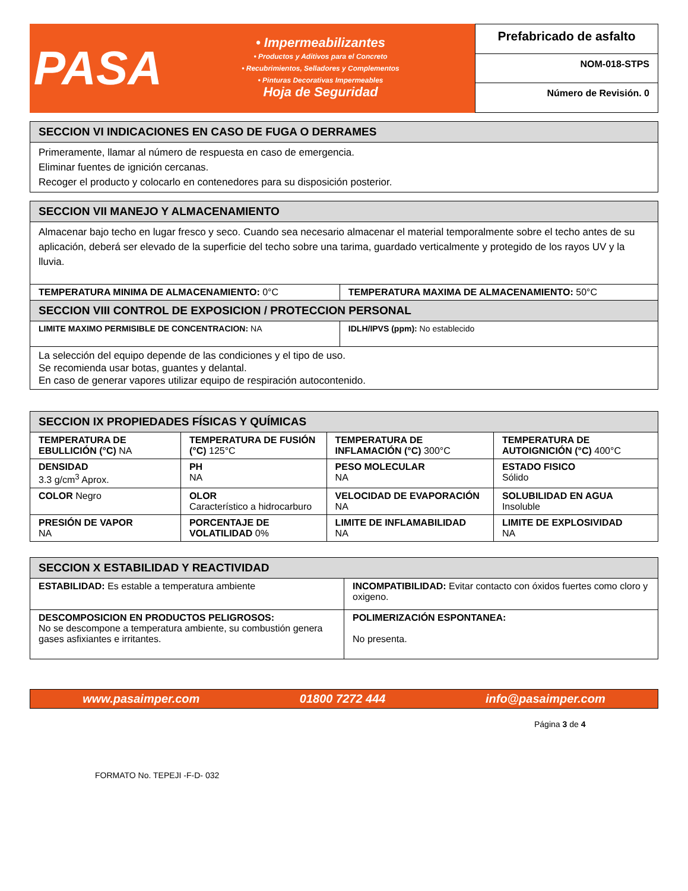PASA
• Impermeabilizantes
• Productos y Aditivos para el Concreto
• Recubrimientos, Selladores y Complementos
• Pinturas Decorativas Impermeables
Hoja de Seguridad
Prefabricado de asfalto
NOM-018-STPS
Número de Revisión. 0
| SECCION VI INDICACIONES EN CASO DE FUGA O DERRAMES |
| --- |
| Primeramente, llamar al número de respuesta en caso de emergencia. Eliminar fuentes de ignición cercanas. Recoger el producto y colocarlo en contenedores para su disposición posterior. |
| SECCION VII MANEJO Y ALMACENAMIENTO | |
| --- | --- |
| Almacenar bajo techo en lugar fresco y seco. Cuando sea necesario almacenar el material temporalmente sobre el techo antes de su aplicación, deberá ser elevado de la superficie del techo sobre una tarima, guardado verticalmente y protegido de los rayos UV y la lluvia. | |
| TEMPERATURA MINIMA DE ALMACENAMIENTO: 0°C | TEMPERATURA MAXIMA DE ALMACENAMIENTO: 50°C |
| SECCION VIII CONTROL DE EXPOSICION / PROTECCION PERSONAL | |
| LIMITE MAXIMO PERMISIBLE DE CONCENTRACION: NA | IDLH/IPVS (ppm): No establecido |
| La selección del equipo depende de las condiciones y el tipo de uso. Se recomienda usar botas, guantes y delantal. En caso de generar vapores utilizar equipo de respiración autocontenido. | |
| SECCION IX PROPIEDADES FÍSICAS Y QUÍMICAS | | | |
| --- | --- | --- | --- |
| TEMPERATURA DE EBULLICIÓN (°C) NA | TEMPERATURA DE FUSIÓN (°C) 125°C | TEMPERATURA DE INFLAMACIÓN (°C) 300°C | TEMPERATURA DE AUTOIGNICIÓN (°C) 400°C |
| DENSIDAD 3.3 g/cm<sup>3</sup> Aprox. | PH NA | PESO MOLECULAR NA | ESTADO FISICO Sólido |
| COLOR Negro | OLOR Característico a hidrocarburo | VELOCIDAD DE EVAPORACIÓN NA | SOLUBILIDAD EN AGUA Insoluble |
| PRESIÓN DE VAPOR NA | PORCENTAJE DE VOLATILIDAD 0% | LIMITE DE INFLAMABILIDAD NA | LIMITE DE EXPLOSIVIDAD NA |
| SECCION X ESTABILIDAD Y REACTIVIDAD | |
| --- | --- |
| ESTABILIDAD: Es estable a temperatura ambiente | INCOMPATIBILIDAD: Evitar contacto con óxidos fuertes como cloro y oxigeno. |
| DESCOMPOSICION EN PRODUCTOS PELIGROSOS: No se descompone a temperatura ambiente, su combustión genera gases asfixiantes e irritantes. | POLIMERIZACIÓN ESPONTANEA: No presenta. |
www.pasaimper.com 01800 7272 444 info@pasaimper.com
Página 3 de 4
FORMATO No. TEPEJI -F-D- 032